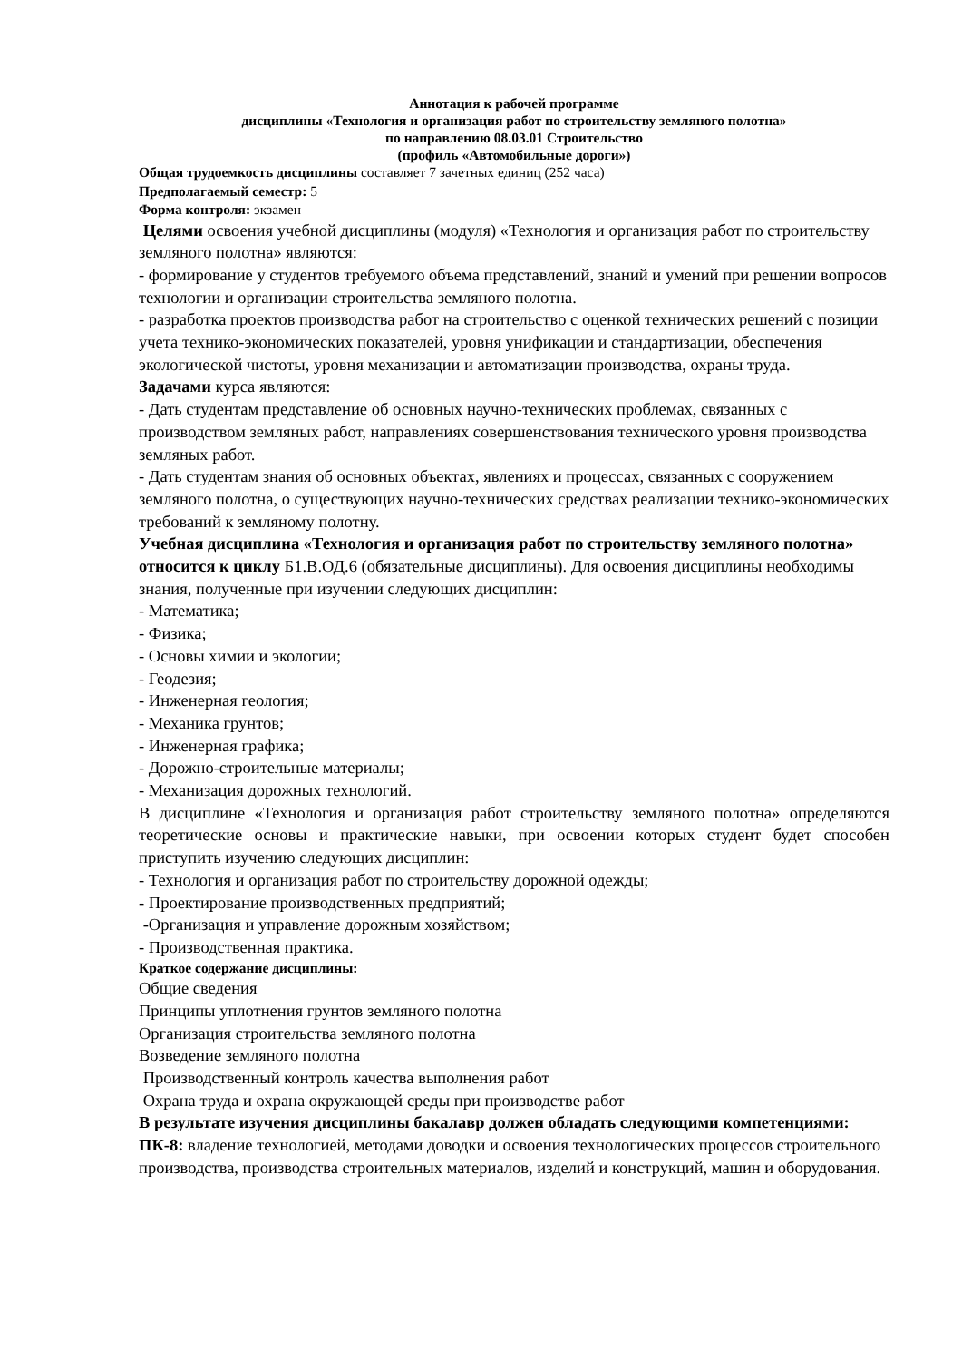Аннотация к рабочей программе
дисциплины «Технология и организация работ по строительству земляного полотна»
по направлению 08.03.01 Строительство
(профиль «Автомобильные дороги»)
Общая трудоемкость дисциплины составляет 7 зачетных единиц (252 часа)
Предполагаемый семестр: 5
Форма контроля: экзамен
Целями освоения учебной дисциплины (модуля) «Технология и организация работ по строительству земляного полотна» являются:
- формирование у студентов требуемого объема представлений, знаний и умений при решении вопросов технологии и организации строительства земляного полотна.
- разработка проектов производства работ на строительство с оценкой технических решений с позиции учета технико-экономических показателей, уровня унификации и стандартизации, обеспечения экологической чистоты, уровня механизации и автоматизации производства, охраны труда.
Задачами курса являются:
- Дать студентам представление об основных научно-технических проблемах, связанных с производством земляных работ, направлениях совершенствования технического уровня производства земляных работ.
- Дать студентам знания об основных объектах, явлениях и процессах, связанных с сооружением земляного полотна, о существующих научно-технических средствах реализации технико-экономических требований к земляному полотну.
Учебная дисциплина «Технология и организация работ по строительству земляного полотна» относится к циклу Б1.В.ОД.6 (обязательные дисциплины). Для освоения дисциплины необходимы знания, полученные при изучении следующих дисциплин:
- Математика;
- Физика;
- Основы химии и экологии;
- Геодезия;
- Инженерная геология;
- Механика грунтов;
- Инженерная графика;
- Дорожно-строительные материалы;
- Механизация дорожных технологий.
В дисциплине «Технология и организация работ строительству земляного полотна» определяются теоретические основы и практические навыки, при освоении которых студент будет способен приступить изучению следующих дисциплин:
- Технология и организация работ по строительству дорожной одежды;
- Проектирование производственных предприятий;
-Организация и управление дорожным хозяйством;
- Производственная практика.
Краткое содержание дисциплины:
Общие сведения
Принципы уплотнения грунтов земляного полотна
Организация строительства земляного полотна
Возведение земляного полотна
Производственный контроль качества выполнения работ
Охрана труда и охрана окружающей среды при производстве работ
В результате изучения дисциплины бакалавр должен обладать следующими компетенциями:
ПК-8: владение технологией, методами доводки и освоения технологических процессов строительного производства, производства строительных материалов, изделий и конструкций, машин и оборудования.